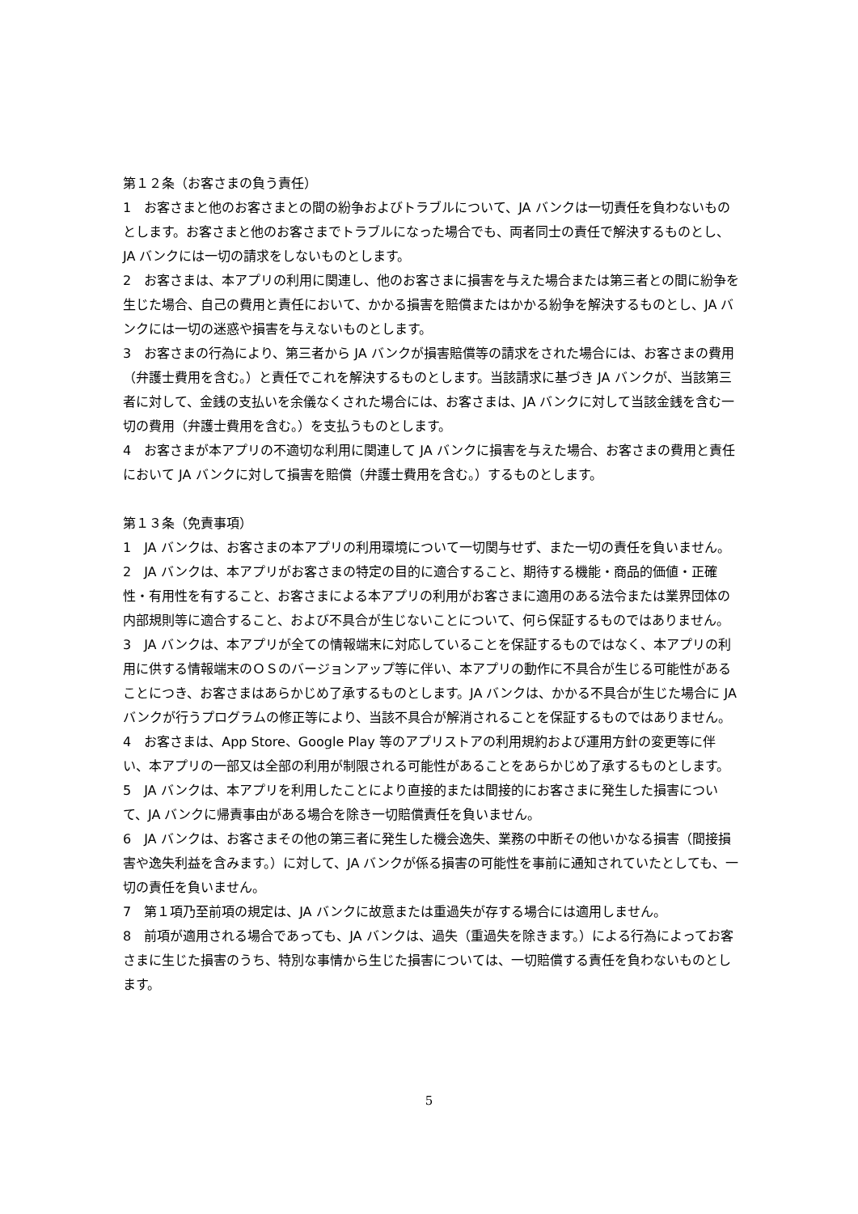第１２条（お客さまの負う責任）
1　お客さまと他のお客さまとの間の紛争およびトラブルについて、JA バンクは一切責任を負わないものとします。お客さまと他のお客さまでトラブルになった場合でも、両者同士の責任で解決するものとし、JA バンクには一切の請求をしないものとします。
2　お客さまは、本アプリの利用に関連し、他のお客さまに損害を与えた場合または第三者との間に紛争を生じた場合、自己の費用と責任において、かかる損害を賠償またはかかる紛争を解決するものとし、JA バンクには一切の迷惑や損害を与えないものとします。
3　お客さまの行為により、第三者から JA バンクが損害賠償等の請求をされた場合には、お客さまの費用（弁護士費用を含む。）と責任でこれを解決するものとします。当該請求に基づき JA バンクが、当該第三者に対して、金銭の支払いを余儀なくされた場合には、お客さまは、JA バンクに対して当該金銭を含む一切の費用（弁護士費用を含む。）を支払うものとします。
4　お客さまが本アプリの不適切な利用に関連して JA バンクに損害を与えた場合、お客さまの費用と責任において JA バンクに対して損害を賠償（弁護士費用を含む。）するものとします。
第１３条（免責事項）
1　JA バンクは、お客さまの本アプリの利用環境について一切関与せず、また一切の責任を負いません。
2　JA バンクは、本アプリがお客さまの特定の目的に適合すること、期待する機能・商品的価値・正確性・有用性を有すること、お客さまによる本アプリの利用がお客さまに適用のある法令または業界団体の内部規則等に適合すること、および不具合が生じないことについて、何ら保証するものではありません。
3　JA バンクは、本アプリが全ての情報端末に対応していることを保証するものではなく、本アプリの利用に供する情報端末のＯＳのバージョンアップ等に伴い、本アプリの動作に不具合が生じる可能性があることにつき、お客さまはあらかじめ了承するものとします。JA バンクは、かかる不具合が生じた場合に JA バンクが行うプログラムの修正等により、当該不具合が解消されることを保証するものではありません。
4　お客さまは、App Store、Google Play 等のアプリストアの利用規約および運用方針の変更等に伴い、本アプリの一部又は全部の利用が制限される可能性があることをあらかじめ了承するものとします。
5　JA バンクは、本アプリを利用したことにより直接的または間接的にお客さまに発生した損害について、JA バンクに帰責事由がある場合を除き一切賠償責任を負いません。
6　JA バンクは、お客さまその他の第三者に発生した機会逸失、業務の中断その他いかなる損害（間接損害や逸失利益を含みます。）に対して、JA バンクが係る損害の可能性を事前に通知されていたとしても、一切の責任を負いません。
7　第１項乃至前項の規定は、JA バンクに故意または重過失が存する場合には適用しません。
8　前項が適用される場合であっても、JA バンクは、過失（重過失を除きます。）による行為によってお客さまに生じた損害のうち、特別な事情から生じた損害については、一切賠償する責任を負わないものとします。
5